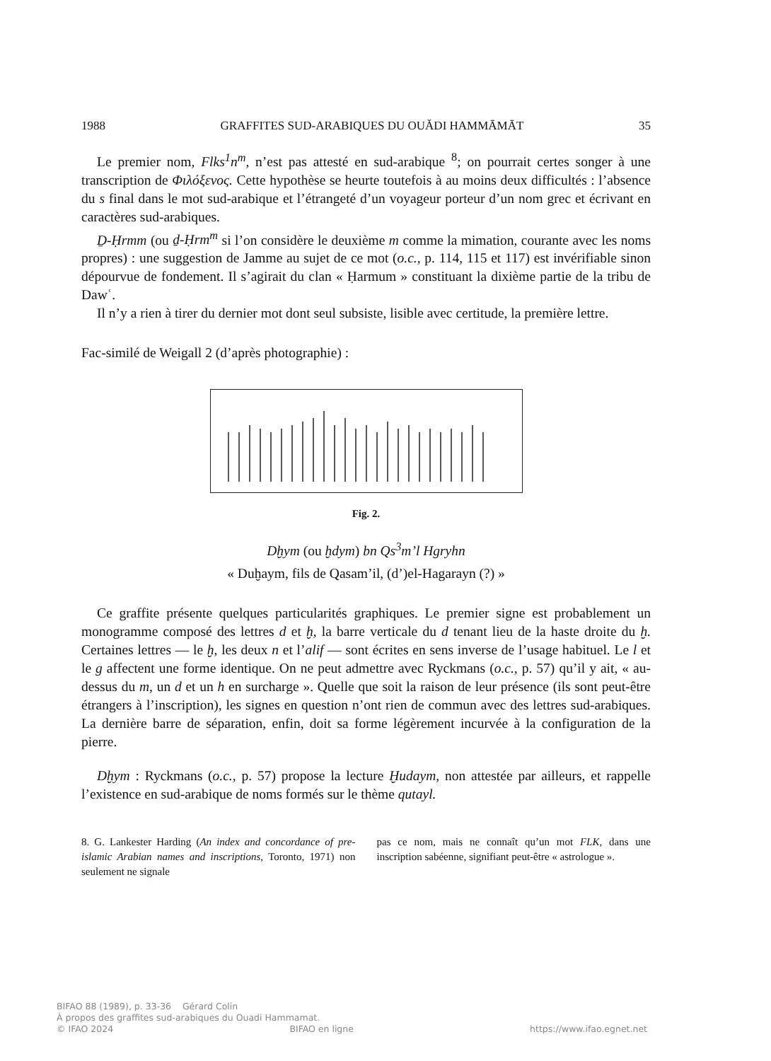1988 GRAFFITES SUD-ARABIQUES DU OUĂDI HAMMĀMĀT 35
Le premier nom, Flks<sup>1</sup>n<sup>m</sup>, n’est pas attesté en sud-arabique <sup>8</sup>; on pourrait certes songer à une transcription de Φιλόξενος. Cette hypothèse se heurte toutefois à au moins deux difficultés : l’absence du s final dans le mot sud-arabique et l’étrangeté d’un voyageur porteur d’un nom grec et écrivant en caractères sud-arabiques.
Ḏ-Ḥrmm (ou ḏ-Ḥrm<sup>m</sup> si l’on considère le deuxième m comme la mimation, courante avec les noms propres) : une suggestion de Jamme au sujet de ce mot (o.c., p. 114, 115 et 117) est invérifiable sinon dépourvue de fondement. Il s’agirait du clan « Ḥarmum » constituant la dixième partie de la tribu de Dawʿ.
Il n’y a rien à tirer du dernier mot dont seul subsiste, lisible avec certitude, la première lettre.
Fac-similé de Weigall 2 (d’après photographie) :
Fig. 2.
Dḫym (ou ḫdym) bn Qs<sup>3</sup>m’l Hgryhn
« Duḫaym, fils de Qasam’il, (d’)el-Hagarayn (?) »
Ce graffite présente quelques particularités graphiques. Le premier signe est probablement un monogramme composé des lettres d et ḫ, la barre verticale du d tenant lieu de la haste droite du ḫ. Certaines lettres — le ḫ, les deux n et l’alif — sont écrites en sens inverse de l’usage habituel. Le l et le g affectent une forme identique. On ne peut admettre avec Ryckmans (o.c., p. 57) qu’il y ait, « au-dessus du m, un d et un h en surcharge ». Quelle que soit la raison de leur présence (ils sont peut-être étrangers à l’inscription), les signes en question n’ont rien de commun avec des lettres sud-arabiques. La dernière barre de séparation, enfin, doit sa forme légèrement incurvée à la configuration de la pierre.
Dḫym : Ryckmans (o.c., p. 57) propose la lecture Ḫudaym, non attestée par ailleurs, et rappelle l’existence en sud-arabique de noms formés sur le thème qutayl.
8. G. Lankester Harding (An index and concordance of pre-islamic Arabian names and inscriptions, Toronto, 1971) non seulement ne signale
pas ce nom, mais ne connaît qu’un mot FLK, dans une inscription sabéenne, signifiant peut-être « astrologue ».
BIFAO 88 (1989), p. 33-36 Gérard Colin
À propos des graffites sud-arabiques du Ouadi Hammamat.
© IFAO 2024 BIFAO en ligne https://www.ifao.egnet.net